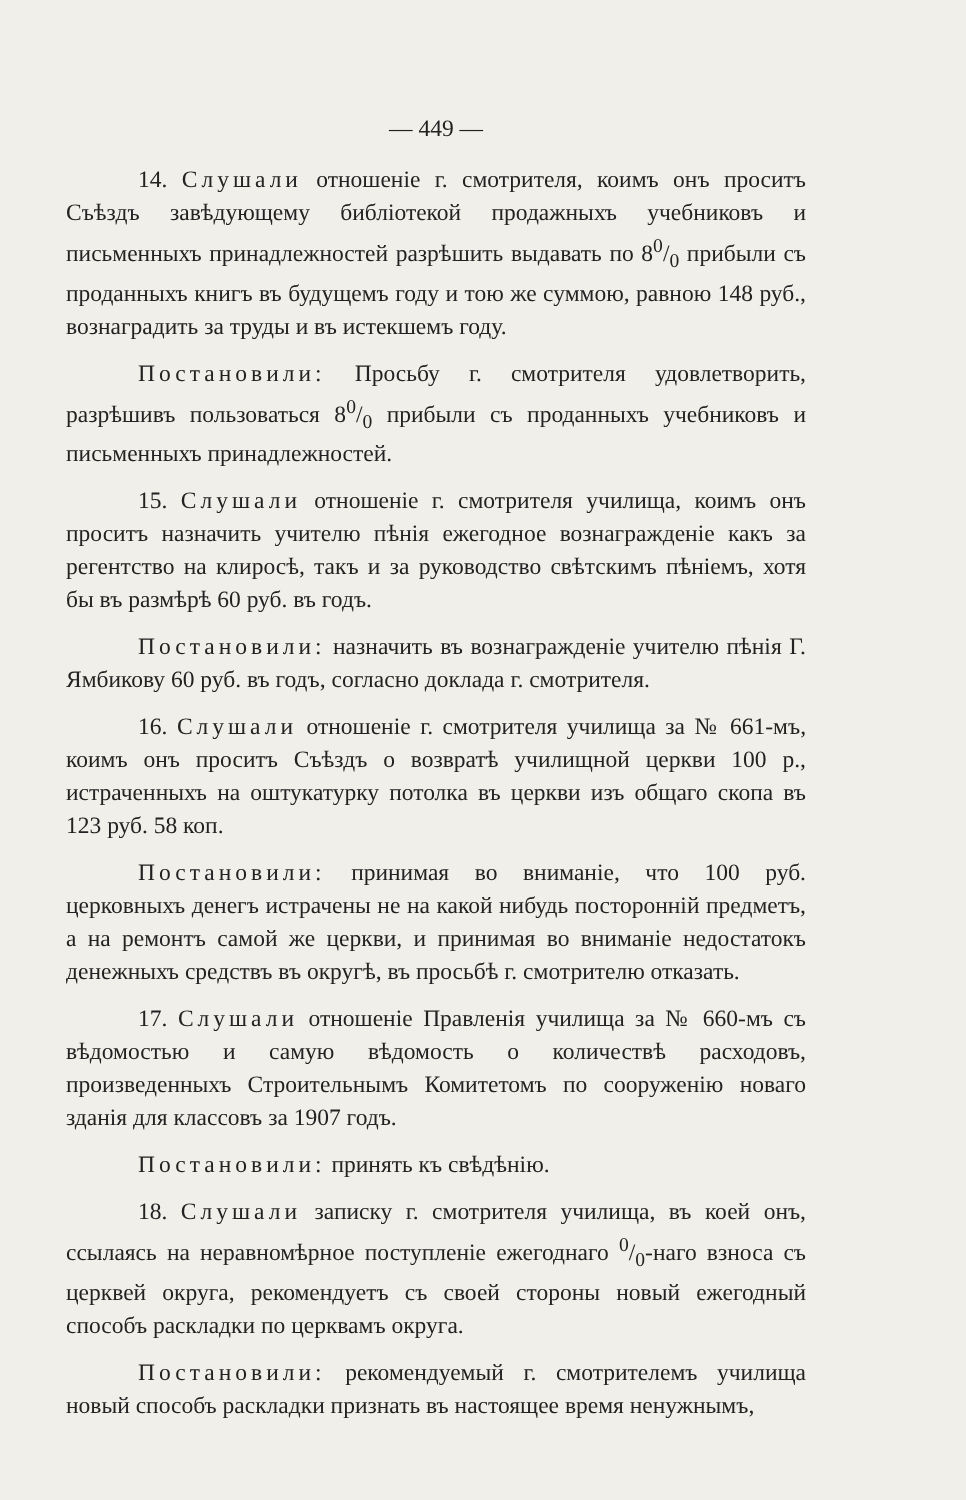— 449 —
14. Слушали отношеніе г. смотрителя, коимъ онъ проситъ Съѣздъ завѣдующему библіотекой продажныхъ учебниковъ и письменныхъ принадлежностей разрѣшить выдавать по 80/0 прибыли съ проданныхъ книгъ въ будущемъ году и тою же суммою, равною 148 руб., вознаградить за труды и въ истекшемъ году.
Постановили: Просьбу г. смотрителя удовлетворить, разрѣшивъ пользоваться 80/0 прибыли съ проданныхъ учебниковъ и письменныхъ принадлежностей.
15. Слушали отношеніе г. смотрителя училища, коимъ онъ проситъ назначить учителю пѣнія ежегодное вознагражденіе какъ за регентство на клиросѣ, такъ и за руководство свѣтскимъ пѣніемъ, хотя бы въ размѣрѣ 60 руб. въ годъ.
Постановили: назначить въ вознагражденіе учителю пѣнія Г. Ямбикову 60 руб. въ годъ, согласно доклада г. смотрителя.
16. Слушали отношеніе г. смотрителя училища за № 661-мъ, коимъ онъ проситъ Съѣздъ о возвратѣ училищной церкви 100 р., истраченныхъ на оштукатурку потолка въ церкви изъ общаго скопа въ 123 руб. 58 коп.
Постановили: принимая во вниманіе, что 100 руб. церковныхъ денегъ истрачены не на какой нибудь посторонній предметъ, а на ремонтъ самой же церкви, и принимая во вниманіе недостатокъ денежныхъ средствъ въ округѣ, въ просьбѣ г. смотрителю отказать.
17. Слушали отношеніе Правленія училища за № 660-мъ съ вѣдомостью и самую вѣдомость о количествѣ расходовъ, произведенныхъ Строительнымъ Комитетомъ по сооруженію новаго зданія для классовъ за 1907 годъ.
Постановили: принять къ свѣдѣнію.
18. Слушали записку г. смотрителя училища, въ коей онъ, ссылаясь на неравномѣрное поступленіе ежегоднаго 0/0-наго взноса съ церквей округа, рекомендуетъ съ своей стороны новый ежегодный способъ раскладки по церквамъ округа.
Постановили: рекомендуемый г. смотрителемъ училища новый способъ раскладки признать въ настоящее время ненужнымъ,